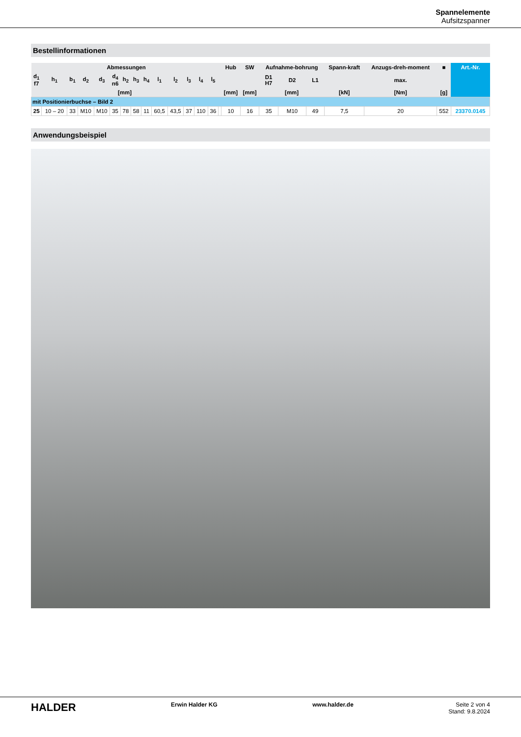Spannelemente
Aufsitzspanner
Bestellinformationen
| Abmessungen | | | | | | | | | | | | | | | Hub | SW | Aufnahme-bohrung | | | Spann-kraft | Anzugs-dreh-moment | ■ | Art.-Nr. |
| --- | --- | --- | --- | --- | --- | --- | --- | --- | --- | --- | --- | --- | --- | --- | --- | --- | --- | --- | --- | --- | --- | --- | --- |
| d<sub>1</sub> f7 | h<sub>1</sub> | b<sub>1</sub> | d<sub>2</sub> | d<sub>3</sub> | d<sub>4</sub> n6 | h<sub>2</sub> | h<sub>3</sub> | h<sub>4</sub> | l<sub>1</sub> | l<sub>2</sub> | l<sub>3</sub> | l<sub>4</sub> | l<sub>5</sub> | | | | D1 H7 | D2 | L1 | | max. | | |
| [mm] | | | | | | | | | | | | | | | [mm] | [mm] | [mm] | | | [kN] | [Nm] | [g] | |
| mit Positionierbuchse – Bild 2 | | | | | | | | | | | | | | | | | | | | | | | |
| 25 | 10 – 20 | 33 | M10 | M10 | 35 | 78 | 58 | 11 | 60,5 | 43,5 | 37 | 110 | 36 | | 10 | 16 | 35 | M10 | 49 | 7,5 | 20 | 552 | 23370.0145 |
Anwendungsbeispiel
HALDER Erwin Halder KG www.halder.de Seite 2 von 4
Stand: 9.8.2024